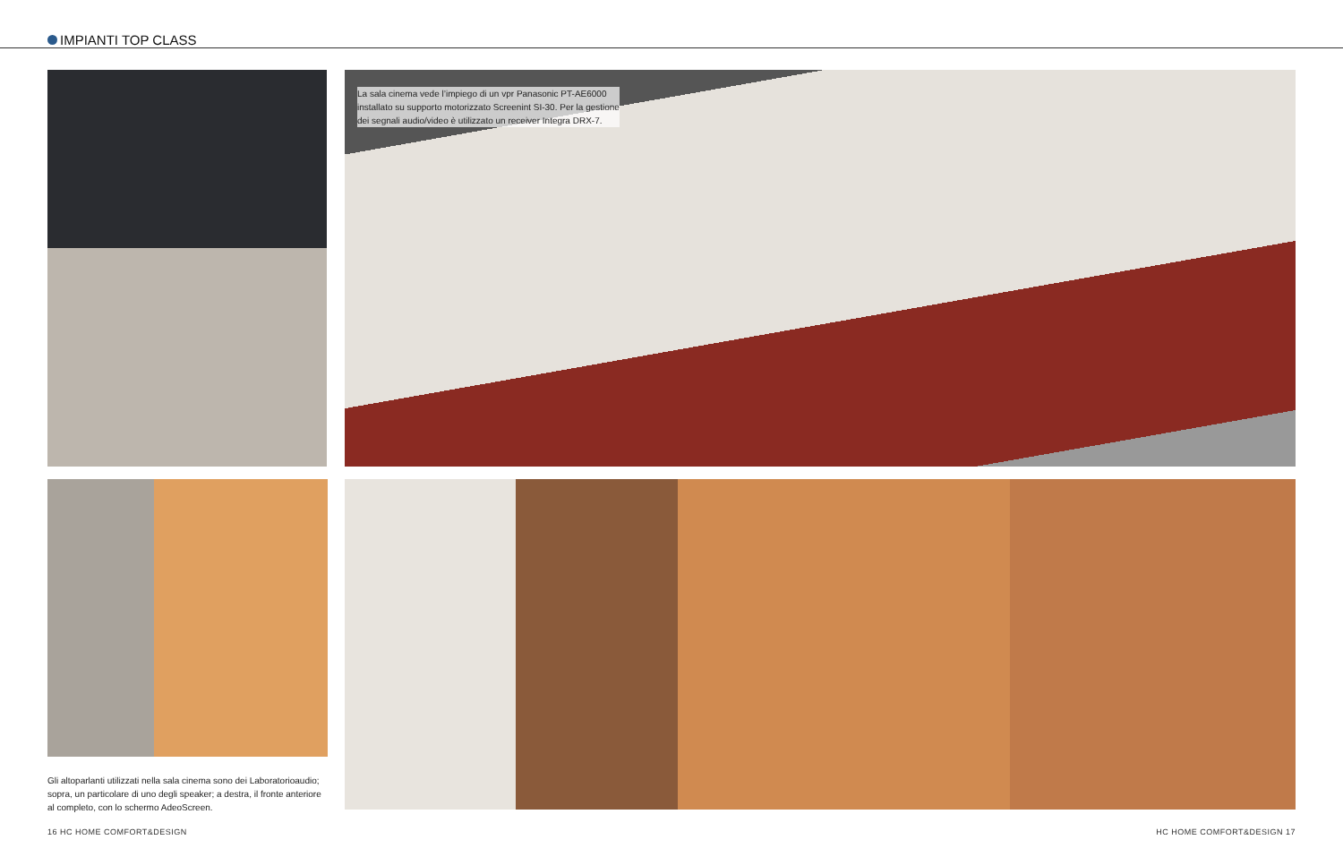IMPIANTI TOP CLASS
La sala cinema vede l’impiego di un vpr Panasonic PT-AE6000
installato su supporto motorizzato Screenint SI-30. Per la gestione
dei segnali audio/video è utilizzato un receiver Integra DRX-7.
Gli altoparlanti utilizzati nella sala cinema sono dei Laboratorioaudio;
sopra, un particolare di uno degli speaker; a destra, il fronte anteriore
al completo, con lo schermo AdeoScreen.
16 HC HOME COMFORT&DESIGN HC HOME COMFORT&DESIGN 17